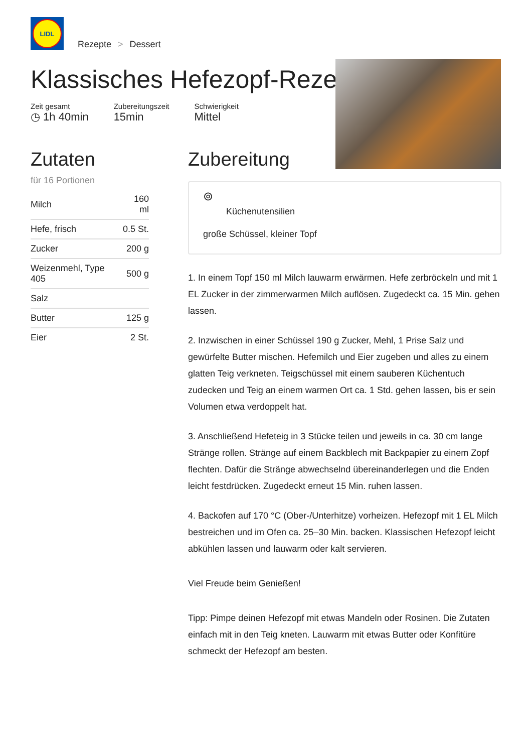LIDL
Rezepte > Dessert
Klassisches Hefezopf-Rezept
Zeit gesamt
◷ 1h 40min
Zubereitungszeit
15min
Schwierigkeit
Mittel
Zutaten
für 16 Portionen
| Milch | 160 ml |
| Hefe, frisch | 0.5 St. |
| Zucker | 200 g |
| Weizenmehl, Type 405 | 500 g |
| Salz | |
| Butter | 125 g |
| Eier | 2 St. |
Zubereitung
⊚
Küchenutensilien
große Schüssel, kleiner Topf
1. In einem Topf 150 ml Milch lauwarm erwärmen. Hefe zerbröckeln und mit 1 EL Zucker in der zimmerwarmen Milch auflösen. Zugedeckt ca. 15 Min. gehen lassen.
2. Inzwischen in einer Schüssel 190 g Zucker, Mehl, 1 Prise Salz und gewürfelte Butter mischen. Hefemilch und Eier zugeben und alles zu einem glatten Teig verkneten. Teigschüssel mit einem sauberen Küchentuch zudecken und Teig an einem warmen Ort ca. 1 Std. gehen lassen, bis er sein Volumen etwa verdoppelt hat.
3. Anschließend Hefeteig in 3 Stücke teilen und jeweils in ca. 30 cm lange Stränge rollen. Stränge auf einem Backblech mit Backpapier zu einem Zopf flechten. Dafür die Stränge abwechselnd übereinanderlegen und die Enden leicht festdrücken. Zugedeckt erneut 15 Min. ruhen lassen.
4. Backofen auf 170 °C (Ober-/Unterhitze) vorheizen. Hefezopf mit 1 EL Milch bestreichen und im Ofen ca. 25–30 Min. backen. Klassischen Hefezopf leicht abkühlen lassen und lauwarm oder kalt servieren.
Viel Freude beim Genießen!
Tipp: Pimpe deinen Hefezopf mit etwas Mandeln oder Rosinen. Die Zutaten einfach mit in den Teig kneten. Lauwarm mit etwas Butter oder Konfitüre schmeckt der Hefezopf am besten.